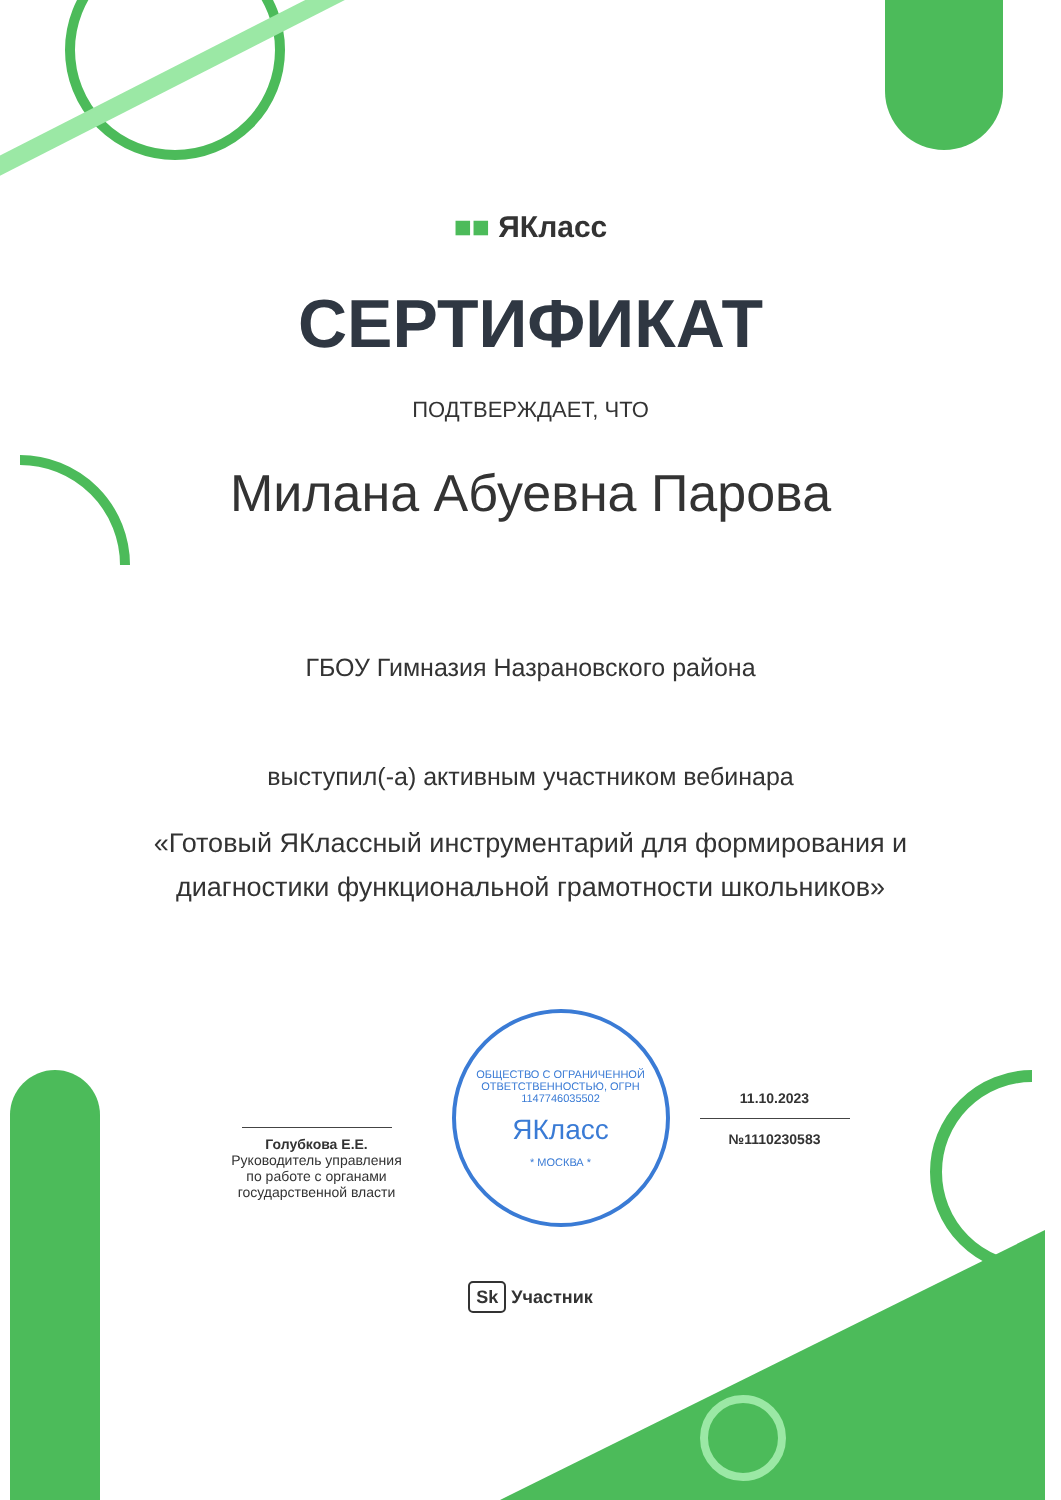■■ ЯКласс
СЕРТИФИКАТ
ПОДТВЕРЖДАЕТ, ЧТО
Милана Абуевна Парова
ГБОУ Гимназия Назрановского района
выступил(-а) активным участником вебинара
«Готовый ЯКлассный инструментарий для формирования и
диагностики функциональной грамотности школьников»
Голубкова Е.Е.
Руководитель управления
по работе с органами
государственной власти
ОБЩЕСТВО С ОГРАНИЧЕННОЙ ОТВЕТСТВЕННОСТЬЮ, ОГРН 1147746035502
ЯКласс
* МОСКВА *
11.10.2023
№1110230583
Sk Участник